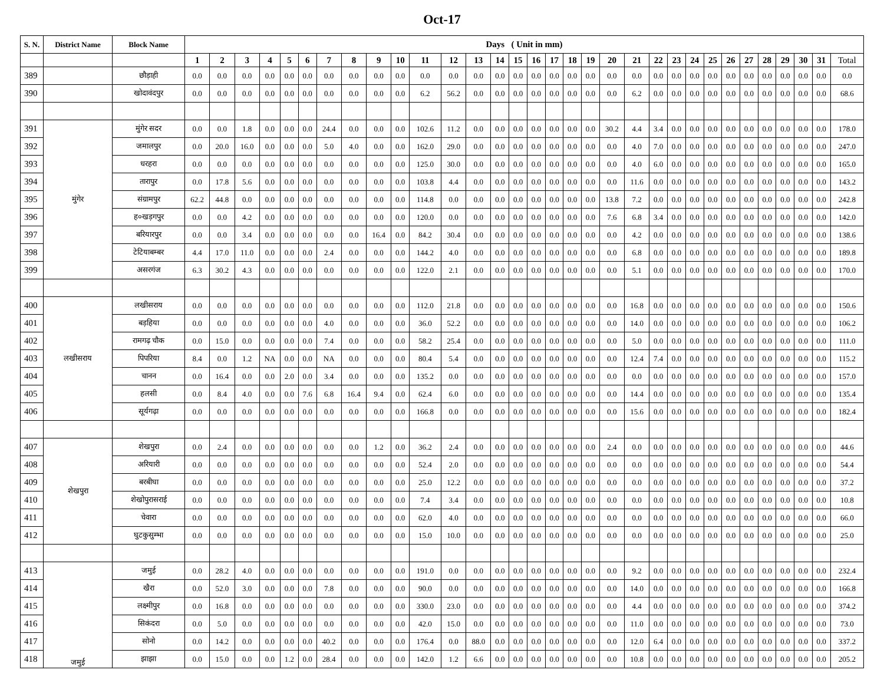Oct-17
| S. N. | District Name | Block Name | Days ( Unit in mm) | | | | | | | | | | | | | | | | | | | | | | | | | | | | | | | |
| --- | --- | --- | --- | --- | --- | --- | --- | --- | --- | --- | --- | --- | --- | --- | --- | --- | --- | --- | --- | --- | --- | --- | --- | --- | --- | --- | --- | --- | --- | --- | --- | --- | --- | --- |
| | | | 1 | 2 | 3 | 4 | 5 | 6 | 7 | 8 | 9 | 10 | 11 | 12 | 13 | 14 | 15 | 16 | 17 | 18 | 19 | 20 | 21 | 22 | 23 | 24 | 25 | 26 | 27 | 28 | 29 | 30 | 31 | Total |
| 389 | | छौड़ाही | 0.0 | 0.0 | 0.0 | 0.0 | 0.0 | 0.0 | 0.0 | 0.0 | 0.0 | 0.0 | 0.0 | 0.0 | 0.0 | 0.0 | 0.0 | 0.0 | 0.0 | 0.0 | 0.0 | 0.0 | 0.0 | 0.0 | 0.0 | 0.0 | 0.0 | 0.0 | 0.0 | 0.0 | 0.0 | 0.0 | 0.0 | 0.0 |
| 390 | | खोदावंदपुर | 0.0 | 0.0 | 0.0 | 0.0 | 0.0 | 0.0 | 0.0 | 0.0 | 0.0 | 0.0 | 6.2 | 56.2 | 0.0 | 0.0 | 0.0 | 0.0 | 0.0 | 0.0 | 0.0 | 0.0 | 6.2 | 0.0 | 0.0 | 0.0 | 0.0 | 0.0 | 0.0 | 0.0 | 0.0 | 0.0 | 0.0 | 68.6 |
| 391 | मुंगेर | मुंगेर सदर | 0.0 | 0.0 | 1.8 | 0.0 | 0.0 | 0.0 | 24.4 | 0.0 | 0.0 | 0.0 | 102.6 | 11.2 | 0.0 | 0.0 | 0.0 | 0.0 | 0.0 | 0.0 | 0.0 | 30.2 | 4.4 | 3.4 | 0.0 | 0.0 | 0.0 | 0.0 | 0.0 | 0.0 | 0.0 | 0.0 | 0.0 | 178.0 |
| 392 | | जमालपुर | 0.0 | 20.0 | 16.0 | 0.0 | 0.0 | 0.0 | 5.0 | 4.0 | 0.0 | 0.0 | 162.0 | 29.0 | 0.0 | 0.0 | 0.0 | 0.0 | 0.0 | 0.0 | 0.0 | 0.0 | 4.0 | 7.0 | 0.0 | 0.0 | 0.0 | 0.0 | 0.0 | 0.0 | 0.0 | 0.0 | 0.0 | 247.0 |
| 393 | | धरहरा | 0.0 | 0.0 | 0.0 | 0.0 | 0.0 | 0.0 | 0.0 | 0.0 | 0.0 | 0.0 | 125.0 | 30.0 | 0.0 | 0.0 | 0.0 | 0.0 | 0.0 | 0.0 | 0.0 | 0.0 | 4.0 | 6.0 | 0.0 | 0.0 | 0.0 | 0.0 | 0.0 | 0.0 | 0.0 | 0.0 | 0.0 | 165.0 |
| 394 | | तारापुर | 0.0 | 17.8 | 5.6 | 0.0 | 0.0 | 0.0 | 0.0 | 0.0 | 0.0 | 0.0 | 103.8 | 4.4 | 0.0 | 0.0 | 0.0 | 0.0 | 0.0 | 0.0 | 0.0 | 0.0 | 11.6 | 0.0 | 0.0 | 0.0 | 0.0 | 0.0 | 0.0 | 0.0 | 0.0 | 0.0 | 0.0 | 143.2 |
| 395 | | संग्रामपुर | 62.2 | 44.8 | 0.0 | 0.0 | 0.0 | 0.0 | 0.0 | 0.0 | 0.0 | 0.0 | 114.8 | 0.0 | 0.0 | 0.0 | 0.0 | 0.0 | 0.0 | 0.0 | 0.0 | 13.8 | 7.2 | 0.0 | 0.0 | 0.0 | 0.0 | 0.0 | 0.0 | 0.0 | 0.0 | 0.0 | 0.0 | 242.8 |
| 396 | | ह०खड़गपुर | 0.0 | 0.0 | 4.2 | 0.0 | 0.0 | 0.0 | 0.0 | 0.0 | 0.0 | 0.0 | 120.0 | 0.0 | 0.0 | 0.0 | 0.0 | 0.0 | 0.0 | 0.0 | 0.0 | 7.6 | 6.8 | 3.4 | 0.0 | 0.0 | 0.0 | 0.0 | 0.0 | 0.0 | 0.0 | 0.0 | 0.0 | 142.0 |
| 397 | | बरियारपुर | 0.0 | 0.0 | 3.4 | 0.0 | 0.0 | 0.0 | 0.0 | 0.0 | 16.4 | 0.0 | 84.2 | 30.4 | 0.0 | 0.0 | 0.0 | 0.0 | 0.0 | 0.0 | 0.0 | 0.0 | 4.2 | 0.0 | 0.0 | 0.0 | 0.0 | 0.0 | 0.0 | 0.0 | 0.0 | 0.0 | 0.0 | 138.6 |
| 398 | | टेटियाबम्बर | 4.4 | 17.0 | 11.0 | 0.0 | 0.0 | 0.0 | 2.4 | 0.0 | 0.0 | 0.0 | 144.2 | 4.0 | 0.0 | 0.0 | 0.0 | 0.0 | 0.0 | 0.0 | 0.0 | 0.0 | 6.8 | 0.0 | 0.0 | 0.0 | 0.0 | 0.0 | 0.0 | 0.0 | 0.0 | 0.0 | 0.0 | 189.8 |
| 399 | | असरगंज | 6.3 | 30.2 | 4.3 | 0.0 | 0.0 | 0.0 | 0.0 | 0.0 | 0.0 | 0.0 | 122.0 | 2.1 | 0.0 | 0.0 | 0.0 | 0.0 | 0.0 | 0.0 | 0.0 | 0.0 | 5.1 | 0.0 | 0.0 | 0.0 | 0.0 | 0.0 | 0.0 | 0.0 | 0.0 | 0.0 | 0.0 | 170.0 |
| 400 | लखीसराय | लखीसराय | 0.0 | 0.0 | 0.0 | 0.0 | 0.0 | 0.0 | 0.0 | 0.0 | 0.0 | 0.0 | 112.0 | 21.8 | 0.0 | 0.0 | 0.0 | 0.0 | 0.0 | 0.0 | 0.0 | 0.0 | 16.8 | 0.0 | 0.0 | 0.0 | 0.0 | 0.0 | 0.0 | 0.0 | 0.0 | 0.0 | 0.0 | 150.6 |
| 401 | | बड़हिया | 0.0 | 0.0 | 0.0 | 0.0 | 0.0 | 0.0 | 4.0 | 0.0 | 0.0 | 0.0 | 36.0 | 52.2 | 0.0 | 0.0 | 0.0 | 0.0 | 0.0 | 0.0 | 0.0 | 0.0 | 14.0 | 0.0 | 0.0 | 0.0 | 0.0 | 0.0 | 0.0 | 0.0 | 0.0 | 0.0 | 0.0 | 106.2 |
| 402 | | रामगढ़ चौक | 0.0 | 15.0 | 0.0 | 0.0 | 0.0 | 0.0 | 7.4 | 0.0 | 0.0 | 0.0 | 58.2 | 25.4 | 0.0 | 0.0 | 0.0 | 0.0 | 0.0 | 0.0 | 0.0 | 0.0 | 5.0 | 0.0 | 0.0 | 0.0 | 0.0 | 0.0 | 0.0 | 0.0 | 0.0 | 0.0 | 0.0 | 111.0 |
| 403 | | पिपरिया | 8.4 | 0.0 | 1.2 | NA | 0.0 | 0.0 | NA | 0.0 | 0.0 | 0.0 | 80.4 | 5.4 | 0.0 | 0.0 | 0.0 | 0.0 | 0.0 | 0.0 | 0.0 | 0.0 | 12.4 | 7.4 | 0.0 | 0.0 | 0.0 | 0.0 | 0.0 | 0.0 | 0.0 | 0.0 | 0.0 | 115.2 |
| 404 | | चानन | 0.0 | 16.4 | 0.0 | 0.0 | 2.0 | 0.0 | 3.4 | 0.0 | 0.0 | 0.0 | 135.2 | 0.0 | 0.0 | 0.0 | 0.0 | 0.0 | 0.0 | 0.0 | 0.0 | 0.0 | 0.0 | 0.0 | 0.0 | 0.0 | 0.0 | 0.0 | 0.0 | 0.0 | 0.0 | 0.0 | 0.0 | 157.0 |
| 405 | | हलसी | 0.0 | 8.4 | 4.0 | 0.0 | 0.0 | 7.6 | 6.8 | 16.4 | 9.4 | 0.0 | 62.4 | 6.0 | 0.0 | 0.0 | 0.0 | 0.0 | 0.0 | 0.0 | 0.0 | 0.0 | 14.4 | 0.0 | 0.0 | 0.0 | 0.0 | 0.0 | 0.0 | 0.0 | 0.0 | 0.0 | 0.0 | 135.4 |
| 406 | | सूर्यगढ़ा | 0.0 | 0.0 | 0.0 | 0.0 | 0.0 | 0.0 | 0.0 | 0.0 | 0.0 | 0.0 | 166.8 | 0.0 | 0.0 | 0.0 | 0.0 | 0.0 | 0.0 | 0.0 | 0.0 | 0.0 | 15.6 | 0.0 | 0.0 | 0.0 | 0.0 | 0.0 | 0.0 | 0.0 | 0.0 | 0.0 | 0.0 | 182.4 |
| 407 | शेखपुरा | शेखपुरा | 0.0 | 2.4 | 0.0 | 0.0 | 0.0 | 0.0 | 0.0 | 0.0 | 1.2 | 0.0 | 36.2 | 2.4 | 0.0 | 0.0 | 0.0 | 0.0 | 0.0 | 0.0 | 0.0 | 2.4 | 0.0 | 0.0 | 0.0 | 0.0 | 0.0 | 0.0 | 0.0 | 0.0 | 0.0 | 0.0 | 0.0 | 44.6 |
| 408 | | अरियारी | 0.0 | 0.0 | 0.0 | 0.0 | 0.0 | 0.0 | 0.0 | 0.0 | 0.0 | 0.0 | 52.4 | 2.0 | 0.0 | 0.0 | 0.0 | 0.0 | 0.0 | 0.0 | 0.0 | 0.0 | 0.0 | 0.0 | 0.0 | 0.0 | 0.0 | 0.0 | 0.0 | 0.0 | 0.0 | 0.0 | 0.0 | 54.4 |
| 409 | | बरबीघा | 0.0 | 0.0 | 0.0 | 0.0 | 0.0 | 0.0 | 0.0 | 0.0 | 0.0 | 0.0 | 25.0 | 12.2 | 0.0 | 0.0 | 0.0 | 0.0 | 0.0 | 0.0 | 0.0 | 0.0 | 0.0 | 0.0 | 0.0 | 0.0 | 0.0 | 0.0 | 0.0 | 0.0 | 0.0 | 0.0 | 0.0 | 37.2 |
| 410 | | शेखोपुरासराई | 0.0 | 0.0 | 0.0 | 0.0 | 0.0 | 0.0 | 0.0 | 0.0 | 0.0 | 0.0 | 7.4 | 3.4 | 0.0 | 0.0 | 0.0 | 0.0 | 0.0 | 0.0 | 0.0 | 0.0 | 0.0 | 0.0 | 0.0 | 0.0 | 0.0 | 0.0 | 0.0 | 0.0 | 0.0 | 0.0 | 0.0 | 10.8 |
| 411 | | चेवारा | 0.0 | 0.0 | 0.0 | 0.0 | 0.0 | 0.0 | 0.0 | 0.0 | 0.0 | 0.0 | 62.0 | 4.0 | 0.0 | 0.0 | 0.0 | 0.0 | 0.0 | 0.0 | 0.0 | 0.0 | 0.0 | 0.0 | 0.0 | 0.0 | 0.0 | 0.0 | 0.0 | 0.0 | 0.0 | 0.0 | 0.0 | 66.0 |
| 412 | | घुटकुसुम्भा | 0.0 | 0.0 | 0.0 | 0.0 | 0.0 | 0.0 | 0.0 | 0.0 | 0.0 | 0.0 | 15.0 | 10.0 | 0.0 | 0.0 | 0.0 | 0.0 | 0.0 | 0.0 | 0.0 | 0.0 | 0.0 | 0.0 | 0.0 | 0.0 | 0.0 | 0.0 | 0.0 | 0.0 | 0.0 | 0.0 | 0.0 | 25.0 |
| 413 | जमुई | जमुई | 0.0 | 28.2 | 4.0 | 0.0 | 0.0 | 0.0 | 0.0 | 0.0 | 0.0 | 0.0 | 191.0 | 0.0 | 0.0 | 0.0 | 0.0 | 0.0 | 0.0 | 0.0 | 0.0 | 0.0 | 9.2 | 0.0 | 0.0 | 0.0 | 0.0 | 0.0 | 0.0 | 0.0 | 0.0 | 0.0 | 0.0 | 232.4 |
| 414 | | खैरा | 0.0 | 52.0 | 3.0 | 0.0 | 0.0 | 0.0 | 7.8 | 0.0 | 0.0 | 0.0 | 90.0 | 0.0 | 0.0 | 0.0 | 0.0 | 0.0 | 0.0 | 0.0 | 0.0 | 0.0 | 14.0 | 0.0 | 0.0 | 0.0 | 0.0 | 0.0 | 0.0 | 0.0 | 0.0 | 0.0 | 0.0 | 166.8 |
| 415 | | लक्ष्मीपुर | 0.0 | 16.8 | 0.0 | 0.0 | 0.0 | 0.0 | 0.0 | 0.0 | 0.0 | 0.0 | 330.0 | 23.0 | 0.0 | 0.0 | 0.0 | 0.0 | 0.0 | 0.0 | 0.0 | 0.0 | 4.4 | 0.0 | 0.0 | 0.0 | 0.0 | 0.0 | 0.0 | 0.0 | 0.0 | 0.0 | 0.0 | 374.2 |
| 416 | | सिकंदरा | 0.0 | 5.0 | 0.0 | 0.0 | 0.0 | 0.0 | 0.0 | 0.0 | 0.0 | 0.0 | 42.0 | 15.0 | 0.0 | 0.0 | 0.0 | 0.0 | 0.0 | 0.0 | 0.0 | 0.0 | 11.0 | 0.0 | 0.0 | 0.0 | 0.0 | 0.0 | 0.0 | 0.0 | 0.0 | 0.0 | 0.0 | 73.0 |
| 417 | | सोनो | 0.0 | 14.2 | 0.0 | 0.0 | 0.0 | 0.0 | 40.2 | 0.0 | 0.0 | 0.0 | 176.4 | 0.0 | 88.0 | 0.0 | 0.0 | 0.0 | 0.0 | 0.0 | 0.0 | 0.0 | 12.0 | 6.4 | 0.0 | 0.0 | 0.0 | 0.0 | 0.0 | 0.0 | 0.0 | 0.0 | 0.0 | 337.2 |
| 418 | | झाझा | 0.0 | 15.0 | 0.0 | 0.0 | 1.2 | 0.0 | 28.4 | 0.0 | 0.0 | 0.0 | 142.0 | 1.2 | 6.6 | 0.0 | 0.0 | 0.0 | 0.0 | 0.0 | 0.0 | 0.0 | 10.8 | 0.0 | 0.0 | 0.0 | 0.0 | 0.0 | 0.0 | 0.0 | 0.0 | 0.0 | 0.0 | 205.2 |